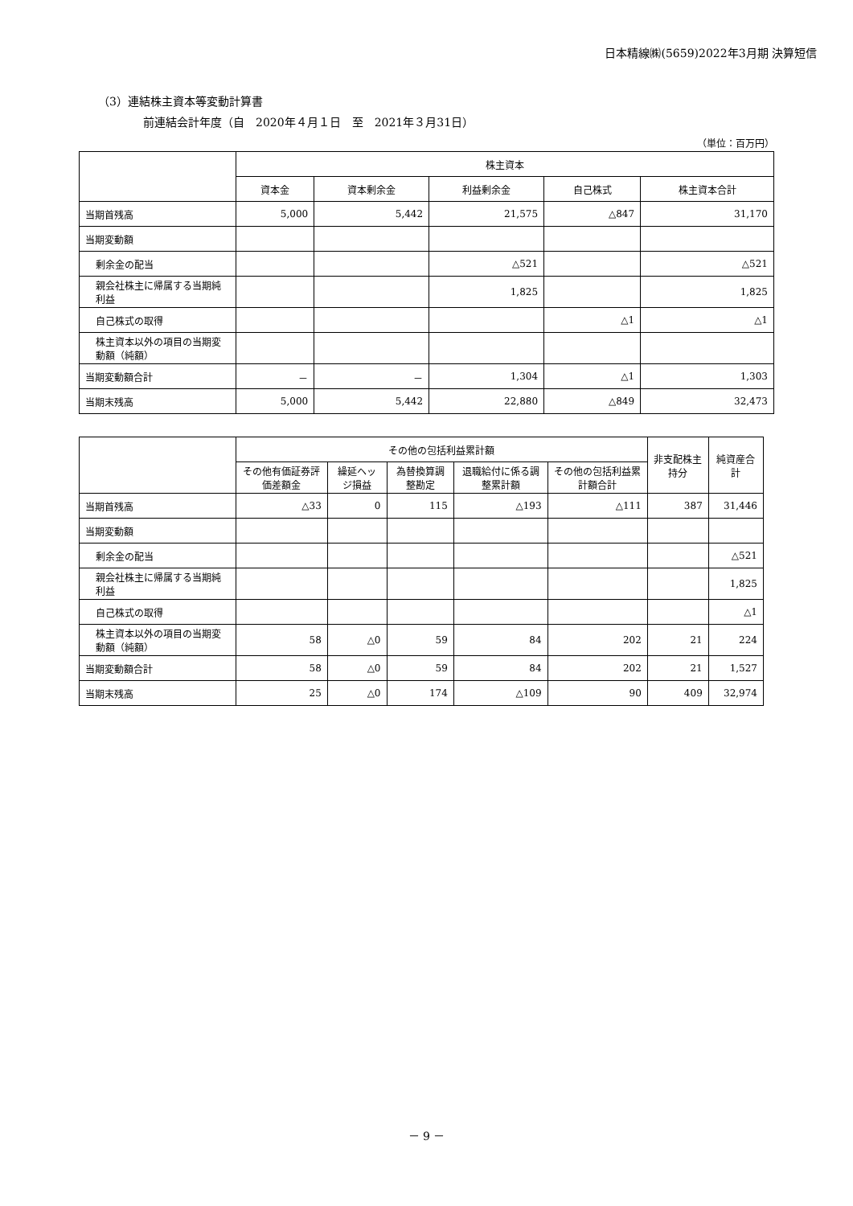日本精線㈱(5659)2022年3月期 決算短信
（3）連結株主資本等変動計算書
前連結会計年度（自　2020年４月１日　至　2021年３月31日）
（単位：百万円）
| | 株主資本 | | | | |
| --- | --- | --- | --- | --- | --- |
| | 資本金 | 資本剰余金 | 利益剰余金 | 自己株式 | 株主資本合計 |
| 当期首残高 | 5,000 | 5,442 | 21,575 | △847 | 31,170 |
| 当期変動額 | | | | | |
| 剰余金の配当 | | | △521 | | △521 |
| 親会社株主に帰属する当期純利益 | | | 1,825 | | 1,825 |
| 自己株式の取得 | | | | △1 | △1 |
| 株主資本以外の項目の当期変動額（純額） | | | | | |
| 当期変動額合計 | － | － | 1,304 | △1 | 1,303 |
| 当期末残高 | 5,000 | 5,442 | 22,880 | △849 | 32,473 |
| | その他の包括利益累計額 | | | | | 非支配株主持分 | 純資産合計 |
| --- | --- | --- | --- | --- | --- | --- | --- |
| | その他有価証券評価差額金 | 繰延ヘッジ損益 | 為替換算調整勘定 | 退職給付に係る調整累計額 | その他の包括利益累計額合計 | | |
| 当期首残高 | △33 | 0 | 115 | △193 | △111 | 387 | 31,446 |
| 当期変動額 | | | | | | | |
| 剰余金の配当 | | | | | | | △521 |
| 親会社株主に帰属する当期純利益 | | | | | | | 1,825 |
| 自己株式の取得 | | | | | | | △1 |
| 株主資本以外の項目の当期変動額（純額） | 58 | △0 | 59 | 84 | 202 | 21 | 224 |
| 当期変動額合計 | 58 | △0 | 59 | 84 | 202 | 21 | 1,527 |
| 当期末残高 | 25 | △0 | 174 | △109 | 90 | 409 | 32,974 |
－ 9 －